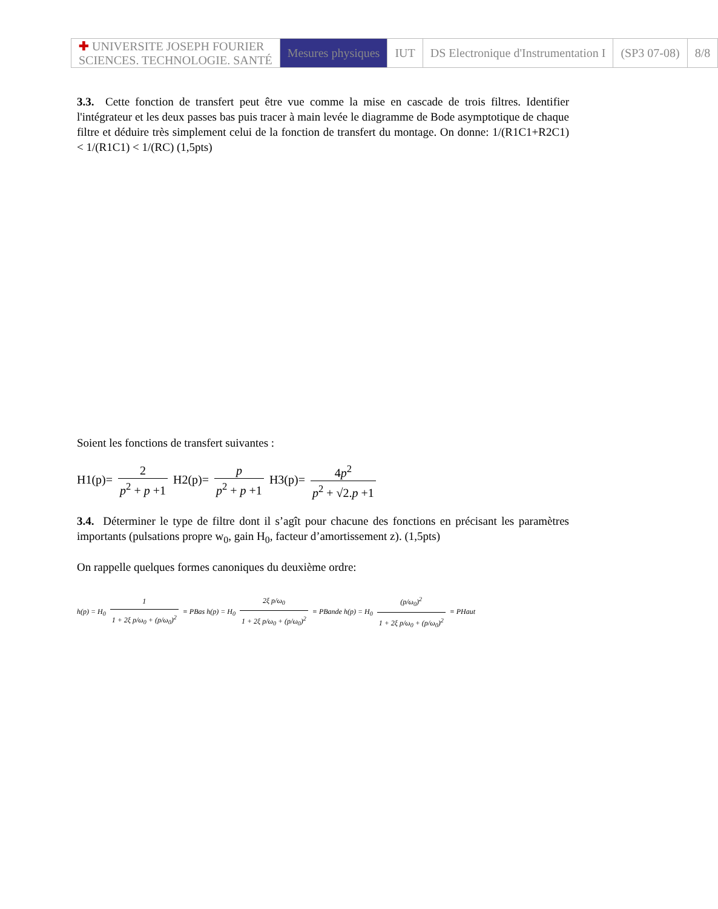| ✚ UNIVERSITE JOSEPH FOURIER SCIENCES. TECHNOLOGIE. SANTÉ | Mesures physiques | IUT | DS Electronique d'Instrumentation I | (SP3 07-08) | 8/8 |
3.3. Cette fonction de transfert peut être vue comme la mise en cascade de trois filtres. Identifier l'intégrateur et les deux passes bas puis tracer à main levée le diagramme de Bode asymptotique de chaque filtre et déduire très simplement celui de la fonction de transfert du montage. On donne: 1/(R1C1+R2C1) < 1/(R1C1) < 1/(RC) (1,5pts)
Soient les fonctions de transfert suivantes :
H1(p)= 2 p<sup>2</sup> + p +1 H2(p)= p p<sup>2</sup> + p +1 H3(p)= 4p<sup>2</sup> p<sup>2</sup> + √2.p +1
3.4. Déterminer le type de filtre dont il s’agît pour chacune des fonctions en précisant les paramètres importants (pulsations propre w<sub>0</sub>, gain H<sub>0</sub>, facteur d’amortissement z). (1,5pts)
On rappelle quelques formes canoniques du deuxième ordre:
h(p) = H<sub>0</sub> 1 1 + 2ξ p/ω<sub>0</sub> + (p/ω<sub>0</sub>)<sup>2</sup> ≡ PBas h(p) = H<sub>0</sub> 2ξ p/ω<sub>0</sub> 1 + 2ξ p/ω<sub>0</sub> + (p/ω<sub>0</sub>)<sup>2</sup> ≡ PBande h(p) = H<sub>0</sub> (p/ω<sub>0</sub>)<sup>2</sup> 1 + 2ξ p/ω<sub>0</sub> + (p/ω<sub>0</sub>)<sup>2</sup> ≡ PHaut